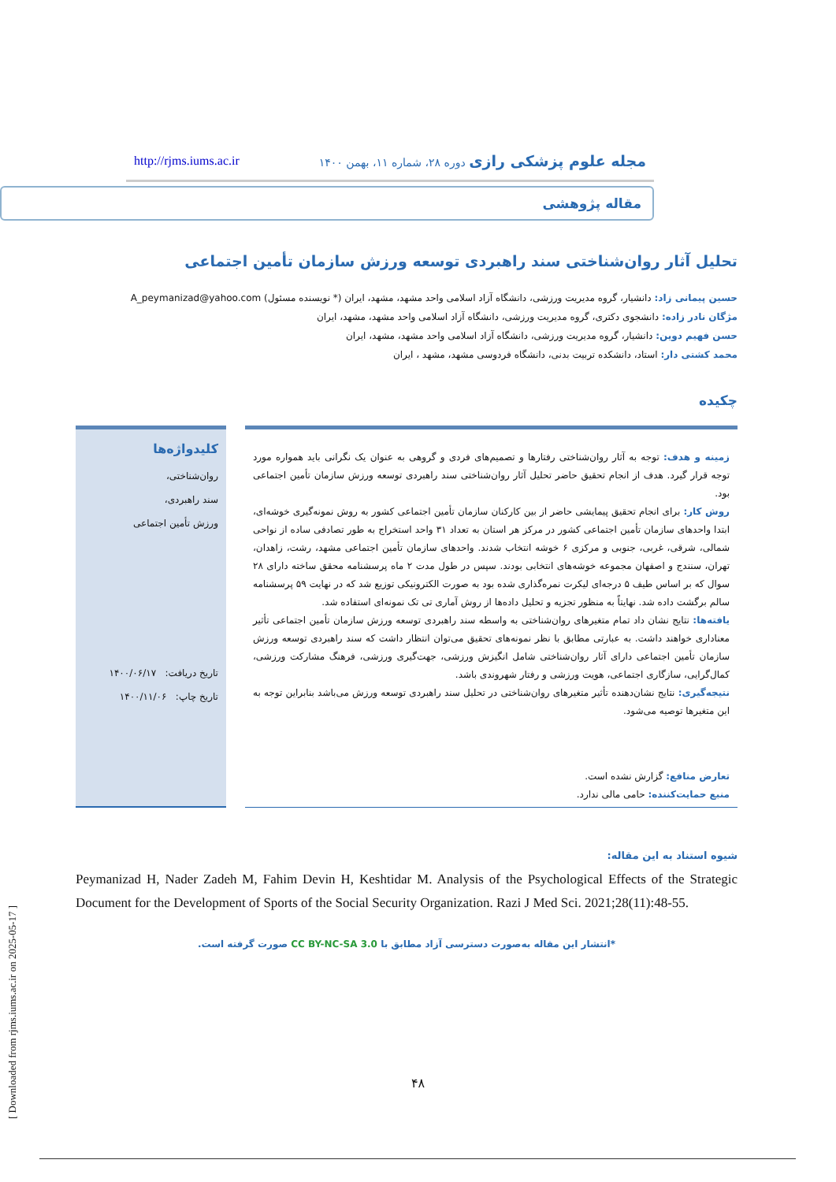[ Downloaded from rjms.iums.ac.ir on 2025-05-17 ]
مجله علوم پزشکی رازی دوره ۲۸، شماره ۱۱، بهمن ۱۴۰۰ http://rjms.iums.ac.ir
مقاله پژوهشی
تحلیل آثار روان‌شناختی سند راهبردی توسعه ورزش سازمان تأمین اجتماعی
حسین پیمانی زاد: دانشیار، گروه مدیریت ورزشی، دانشگاه آزاد اسلامی واحد مشهد، مشهد، ایران (* نویسنده مسئول) A_peymanizad@yahoo.com
مژگان نادر زاده: دانشجوی دکتری، گروه مدیریت ورزشی، دانشگاه آزاد اسلامی واحد مشهد، مشهد، ایران
حسن فهیم دوین: دانشیار، گروه مدیریت ورزشی، دانشگاه آزاد اسلامی واحد مشهد، مشهد، ایران
محمد کشتی دار: استاد، دانشکده تربیت بدنی، دانشگاه فردوسی مشهد، مشهد ، ایران
چکیده
زمینه و هدف: توجه به آثار روان‌شناختی رفتارها و تصمیم‌های فردی و گروهی به عنوان یک نگرانی باید همواره مورد توجه قرار گیرد. هدف از انجام تحقیق حاضر تحلیل آثار روان‌شناختی سند راهبردی توسعه ورزش سازمان تأمین اجتماعی بود.
روش کار: برای انجام تحقیق پیمایشی حاضر از بین کارکنان سازمان تأمین اجتماعی کشور به روش نمونه‌گیری خوشه‌ای، ابتدا واحدهای سازمان تأمین اجتماعی کشور در مرکز هر استان به تعداد ۳۱ واحد استخراج به طور تصادفی ساده از نواحی شمالی، شرقی، غربی، جنوبی و مرکزی ۶ خوشه انتخاب شدند. واحدهای سازمان تأمین اجتماعی مشهد، رشت، زاهدان، تهران، سنندج و اصفهان مجموعه خوشه‌های انتخابی بودند. سپس در طول مدت ۲ ماه پرسشنامه محقق ساخته دارای ۲۸ سوال که بر اساس طیف ۵ درجه‌ای لیکرت نمره‌گذاری شده بود به صورت الکترونیکی توزیع شد که در نهایت ۵۹ پرسشنامه سالم برگشت داده شد. نهایتاً به منظور تجزیه و تحلیل داده‌ها از روش آماری تی تک نمونه‌ای استفاده شد.
یافته‌ها: نتایج نشان داد تمام متغیرهای روان‌شناختی به واسطه سند راهبردی توسعه ورزش سازمان تأمین اجتماعی تأثیر معناداری خواهند داشت. به عبارتی مطابق با نظر نمونه‌های تحقیق می‌توان انتظار داشت که سند راهبردی توسعه ورزش سازمان تأمین اجتماعی دارای آثار روان‌شناختی شامل انگیزش ورزشی، جهت‌گیری ورزشی، فرهنگ مشارکت ورزشی، کمال‌گرایی، سازگاری اجتماعی، هویت ورزشی و رفتار شهروندی باشد.
نتیجه‌گیری: نتایج نشان‌دهنده تأثیر متغیرهای روان‌شناختی در تحلیل سند راهبردی توسعه ورزش می‌باشد بنابراین توجه به این متغیرها توصیه می‌شود.
تعارض منافع: گزارش نشده است.
منبع حمایت‌کننده: حامی مالی ندارد.
کلیدواژه‌ها
روان‌شناختی،
سند راهبردی،
ورزش تأمین اجتماعی
تاریخ دریافت: ۱۴۰۰/۰۶/۱۷
تاریخ چاپ: ۱۴۰۰/۱۱/۰۶
شیوه استناد به این مقاله:
Peymanizad H, Nader Zadeh M, Fahim Devin H, Keshtidar M. Analysis of the Psychological Effects of the Strategic Document for the Development of Sports of the Social Security Organization. Razi J Med Sci. 2021;28(11):48-55.
*انتشار این مقاله به‌صورت دسترسی آزاد مطابق با CC BY-NC-SA 3.0 صورت گرفته است.
۴۸